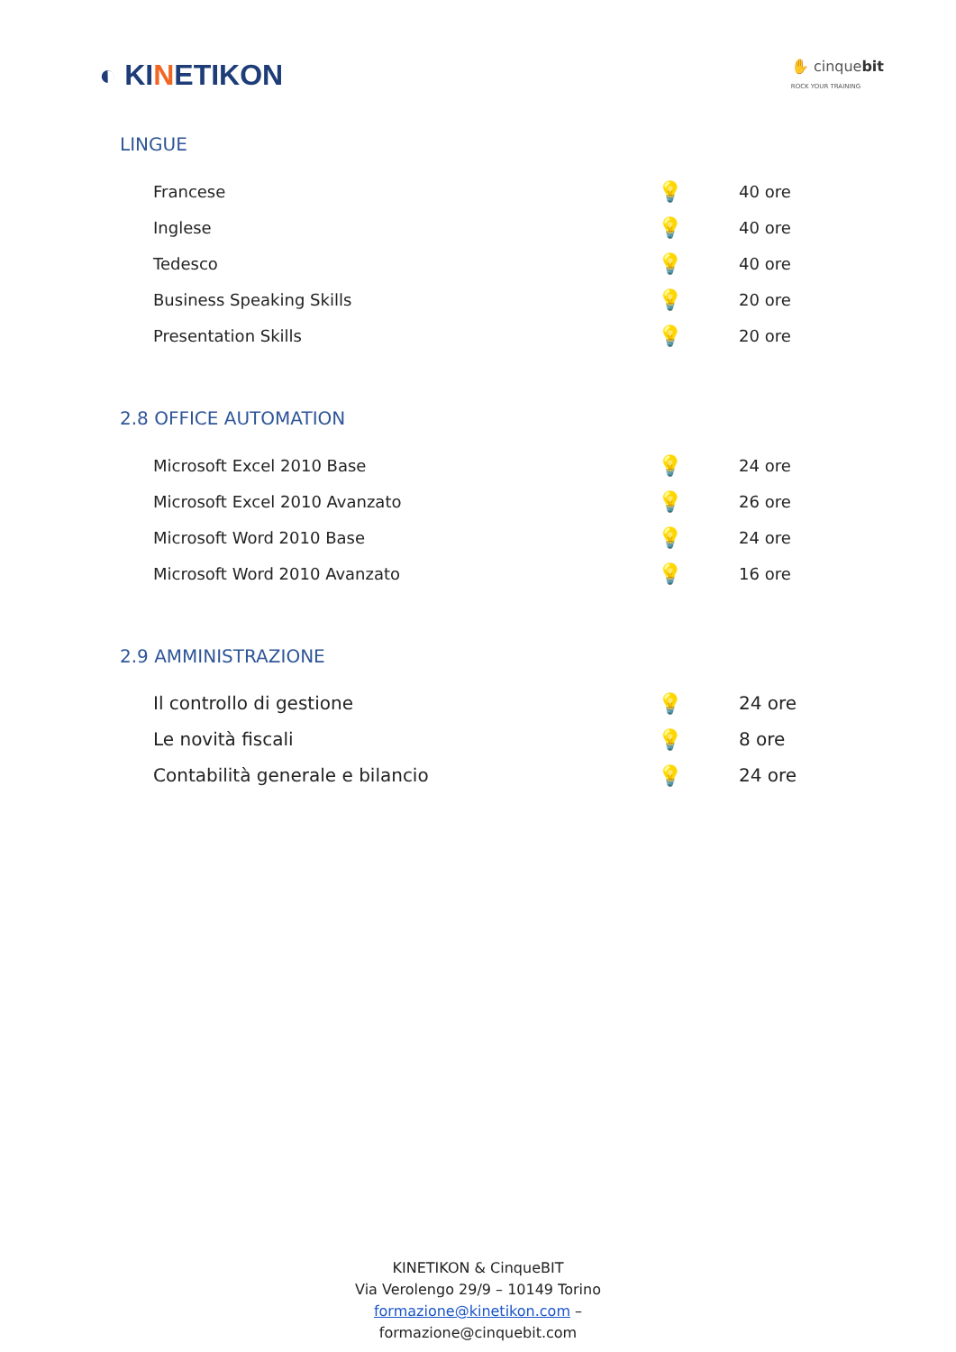◐ KINETIKON
✋ cinquebit
ROCK YOUR TRAINING
LINGUE
| Francese | 💡 | 40 ore |
| Inglese | 💡 | 40 ore |
| Tedesco | 💡 | 40 ore |
| Business Speaking Skills | 💡 | 20 ore |
| Presentation Skills | 💡 | 20 ore |
2.8 OFFICE AUTOMATION
| Microsoft Excel 2010 Base | 💡 | 24 ore |
| Microsoft Excel 2010 Avanzato | 💡 | 26 ore |
| Microsoft Word 2010 Base | 💡 | 24 ore |
| Microsoft Word 2010 Avanzato | 💡 | 16 ore |
2.9 AMMINISTRAZIONE
| Il controllo di gestione | 💡 | 24 ore |
| Le novità fiscali | 💡 | 8 ore |
| Contabilità generale e bilancio | 💡 | 24 ore |
KINETIKON & CinqueBIT
Via Verolengo 29/9 – 10149 Torino
formazione@kinetikon.com –
formazione@cinquebit.com